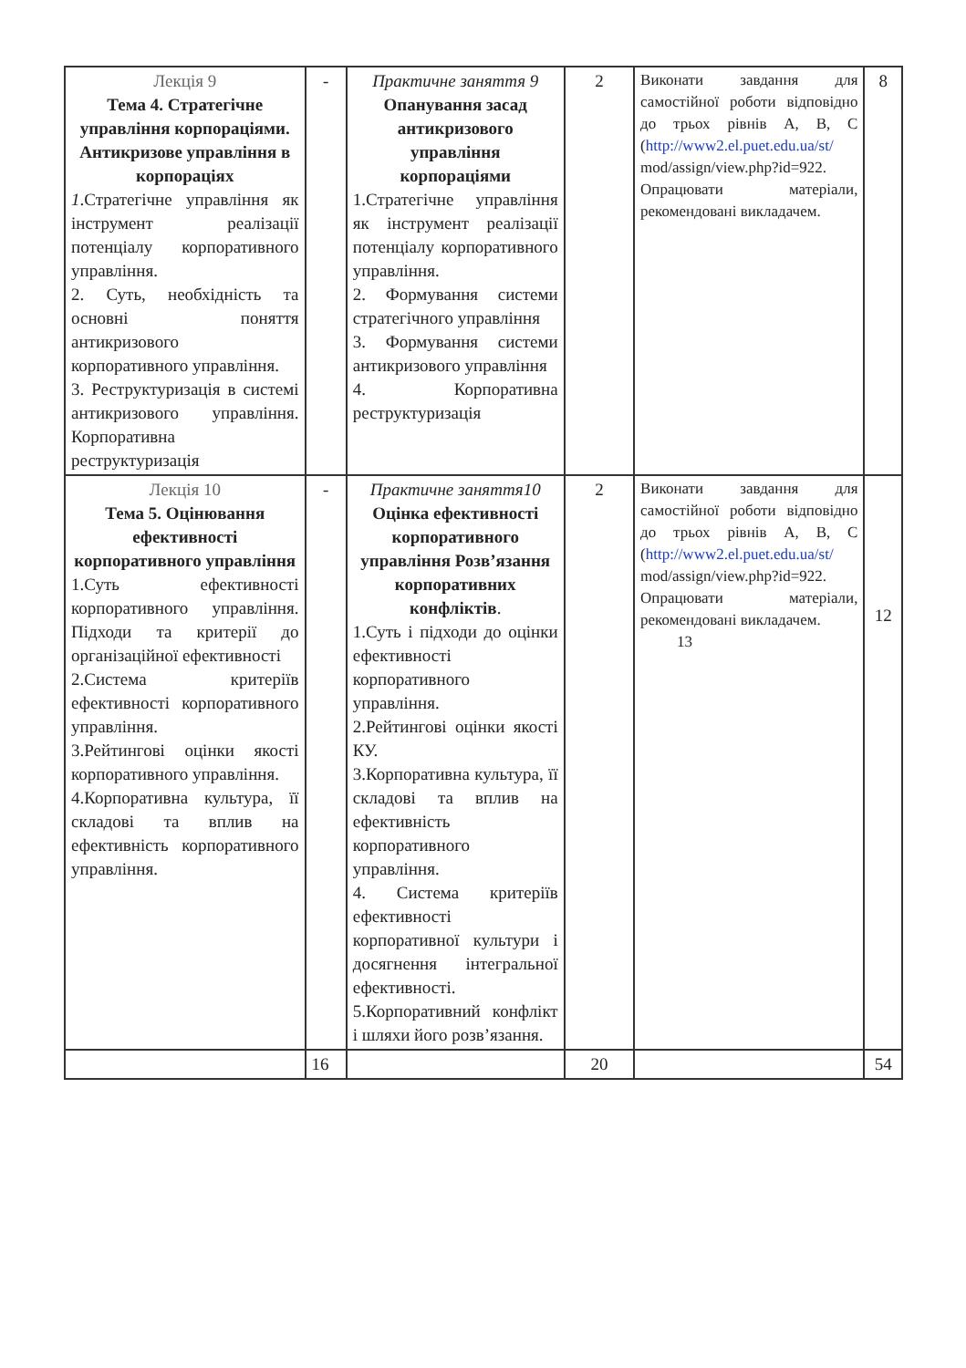| Лекція 9 Тема 4. Стратегічне управління корпораціями. Антикризове управління в корпораціях 1 .Стратегічне управління як інструмент реалізації потенціалу корпоративного управління. 2. Суть, необхідність та основні поняття антикризового корпоративного управління. 3. Реструктуризація в системі антикризового управління. Корпоративна реструктуризація | - | Практичне заняття 9 Опанування засад антикризового управління корпораціями 1.Стратегічне управління як інструмент реалізації потенціалу корпоративного управління. 2. Формування системи стратегічного управління 3. Формування системи антикризового управління 4. Корпоративна реструктуризація | 2 | Виконати завдання для самостійної роботи відповідно до трьох рівнів А, В, С ( http://www2.el.puet.edu.ua/st/ mod/assign/view.php?id=922. Опрацювати матеріали, рекомендовані викладачем. | 8 |
| Лекція 10 Тема 5. Оцінювання ефективності корпоративного управління 1.Суть ефективності корпоративного управління. Підходи та критерії до організаційної ефективності 2.Система критеріїв ефективності корпоративного управління. 3.Рейтингові оцінки якості корпоративного управління. 4.Корпоративна культура, її складові та вплив на ефективність корпоративного управління. | - | Практичне заняття10 Оцінка ефективності корпоративного управління Розв’язання корпоративних конфліктів . 1.Суть і підходи до оцінки ефективності корпоративного управління. 2.Рейтингові оцінки якості КУ. 3.Корпоративна культура, її складові та вплив на ефективність корпоративного управління. 4. Система критеріїв ефективності корпоративної культури і досягнення інтегральної ефективності. 5.Корпоративний конфлікт і шляхи його розв’язання. | 2 | Виконати завдання для самостійної роботи відповідно до трьох рівнів А, В, С ( http://www2.el.puet.edu.ua/st/ mod/assign/view.php?id=922. Опрацювати матеріали, рекомендовані викладачем. 13 | 12 |
| | 16 | | 20 | | 54 |